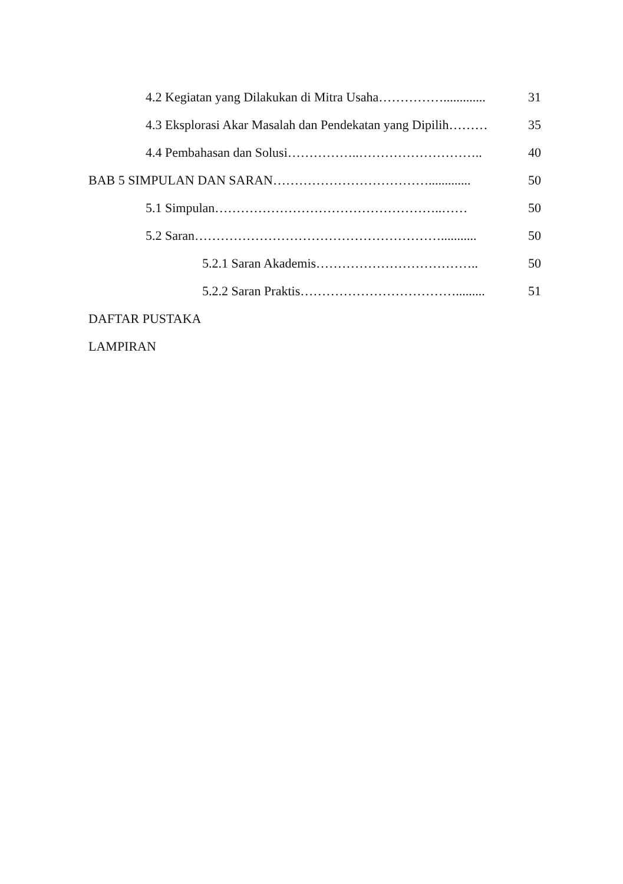4.2 Kegiatan yang Dilakukan di Mitra Usaha……………............. 31
4.3 Eksplorasi Akar Masalah dan Pendekatan yang Dipilih……… 35
4.4 Pembahasan dan Solusi……………..……………………….. 40
BAB 5 SIMPULAN DAN SARAN………………………………............. 50
5.1 Simpulan……………………………………………..…… 50
5.2 Saran…………………………………………………........... 50
5.2.1 Saran Akademis……………………………….. 50
5.2.2 Saran Praktis………………………………......... 51
DAFTAR PUSTAKA
LAMPIRAN